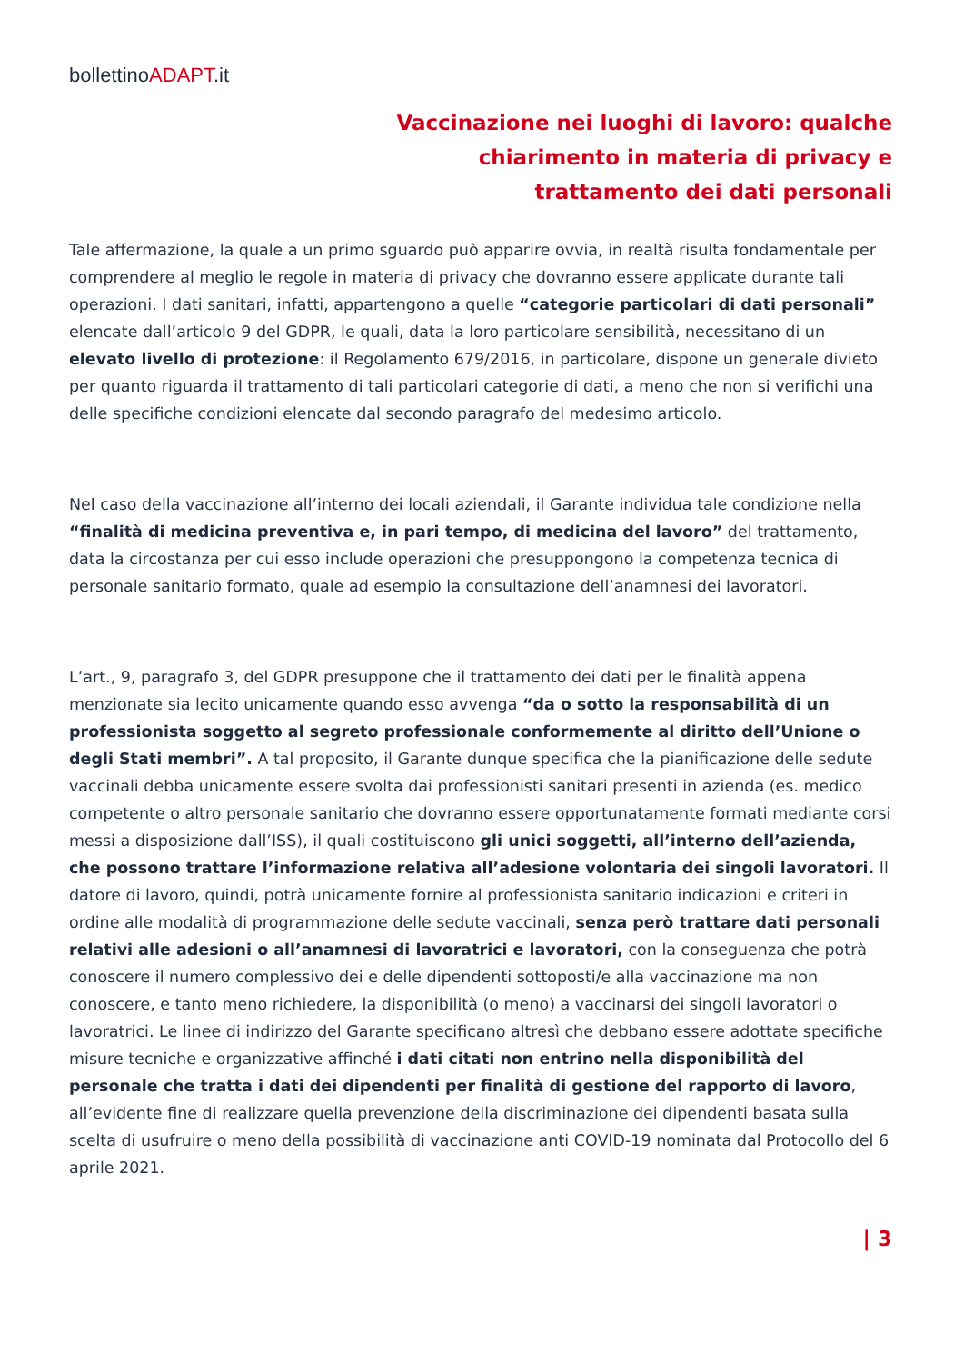bollettinoADAPT.it
Vaccinazione nei luoghi di lavoro: qualche chiarimento in materia di privacy e trattamento dei dati personali
Tale affermazione, la quale a un primo sguardo può apparire ovvia, in realtà risulta fondamentale per comprendere al meglio le regole in materia di privacy che dovranno essere applicate durante tali operazioni. I dati sanitari, infatti, appartengono a quelle “categorie particolari di dati personali” elencate dall’articolo 9 del GDPR, le quali, data la loro particolare sensibilità, necessitano di un elevato livello di protezione: il Regolamento 679/2016, in particolare, dispone un generale divieto per quanto riguarda il trattamento di tali particolari categorie di dati, a meno che non si verifichi una delle specifiche condizioni elencate dal secondo paragrafo del medesimo articolo.
Nel caso della vaccinazione all’interno dei locali aziendali, il Garante individua tale condizione nella “finalità di medicina preventiva e, in pari tempo, di medicina del lavoro” del trattamento, data la circostanza per cui esso include operazioni che presuppongono la competenza tecnica di personale sanitario formato, quale ad esempio la consultazione dell’anamnesi dei lavoratori.
L’art., 9, paragrafo 3, del GDPR presuppone che il trattamento dei dati per le finalità appena menzionate sia lecito unicamente quando esso avvenga “da o sotto la responsabilità di un professionista soggetto al segreto professionale conformemente al diritto dell’Unione o degli Stati membri”. A tal proposito, il Garante dunque specifica che la pianificazione delle sedute vaccinali debba unicamente essere svolta dai professionisti sanitari presenti in azienda (es. medico competente o altro personale sanitario che dovranno essere opportunatamente formati mediante corsi messi a disposizione dall’ISS), il quali costituiscono gli unici soggetti, all’interno dell’azienda, che possono trattare l’informazione relativa all’adesione volontaria dei singoli lavoratori. Il datore di lavoro, quindi, potrà unicamente fornire al professionista sanitario indicazioni e criteri in ordine alle modalità di programmazione delle sedute vaccinali, senza però trattare dati personali relativi alle adesioni o all’anamnesi di lavoratrici e lavoratori, con la conseguenza che potrà conoscere il numero complessivo dei e delle dipendenti sottoposti/e alla vaccinazione ma non conoscere, e tanto meno richiedere, la disponibilità (o meno) a vaccinarsi dei singoli lavoratori o lavoratrici. Le linee di indirizzo del Garante specificano altresì che debbano essere adottate specifiche misure tecniche e organizzative affinché i dati citati non entrino nella disponibilità del personale che tratta i dati dei dipendenti per finalità di gestione del rapporto di lavoro, all’evidente fine di realizzare quella prevenzione della discriminazione dei dipendenti basata sulla scelta di usufruire o meno della possibilità di vaccinazione anti COVID-19 nominata dal Protocollo del 6 aprile 2021.
| 3